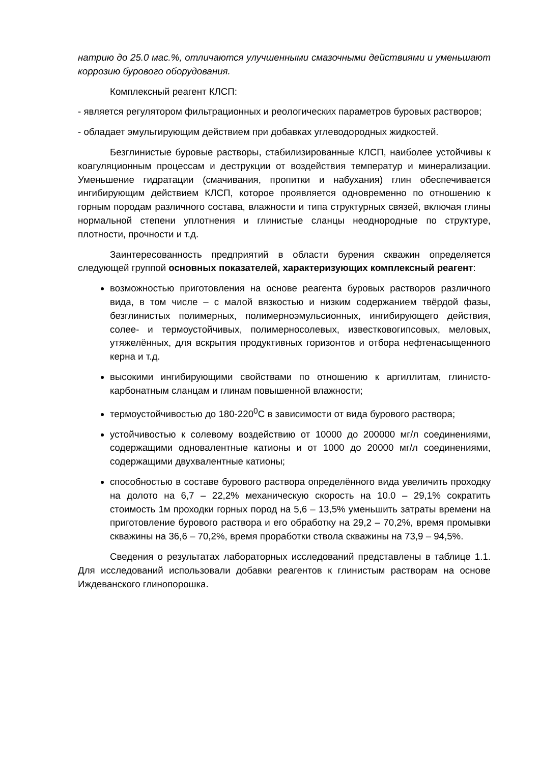натрию до 25.0 мас.%, отличаются улучшенными смазочными действиями и уменьшают коррозию бурового оборудования.
Комплексный реагент КЛСП:
- является регулятором фильтрационных и реологических параметров буровых растворов;
- обладает эмульгирующим действием при добавках углеводородных жидкостей.
Безглинистые буровые растворы, стабилизированные КЛСП, наиболее устойчивы к коагуляционным процессам и деструкции от воздействия температур и минерализации. Уменьшение гидратации (смачивания, пропитки и набухания) глин обеспечивается ингибирующим действием КЛСП, которое проявляется одновременно по отношению к горным породам различного состава, влажности и типа структурных связей, включая глины нормальной степени уплотнения и глинистые сланцы неоднородные по структуре, плотности, прочности и т.д.
Заинтересованность предприятий в области бурения скважин определяется следующей группой основных показателей, характеризующих комплексный реагент:
возможностью приготовления на основе реагента буровых растворов различного вида, в том числе – с малой вязкостью и низким содержанием твёрдой фазы, безглинистых полимерных, полимерноэмульсионных, ингибирующего действия, солее- и термоустойчивых, полимерносолевых, известковогипсовых, меловых, утяжелённых, для вскрытия продуктивных горизонтов и отбора нефтенасыщенного керна и т.д.
высокими ингибирующими свойствами по отношению к аргиллитам, глинисто-карбонатным сланцам и глинам повышенной влажности;
термоустойчивостью до 180-220<sup>0</sup>С в зависимости от вида бурового раствора;
устойчивостью к солевому воздействию от 10000 до 200000 мг/л соединениями, содержащими одновалентные катионы и от 1000 до 20000 мг/л соединениями, содержащими двухвалентные катионы;
способностью в составе бурового раствора определённого вида увеличить проходку на долото на 6,7 – 22,2% механическую скорость на 10.0 – 29,1% сократить стоимость 1м проходки горных пород на 5,6 – 13,5% уменьшить затраты времени на приготовление бурового раствора и его обработку на 29,2 – 70,2%, время промывки скважины на 36,6 – 70,2%, время проработки ствола скважины на 73,9 – 94,5%.
Сведения о результатах лабораторных исследований представлены в таблице 1.1. Для исследований использовали добавки реагентов к глинистым растворам на основе Иждеванского глинопорошка.